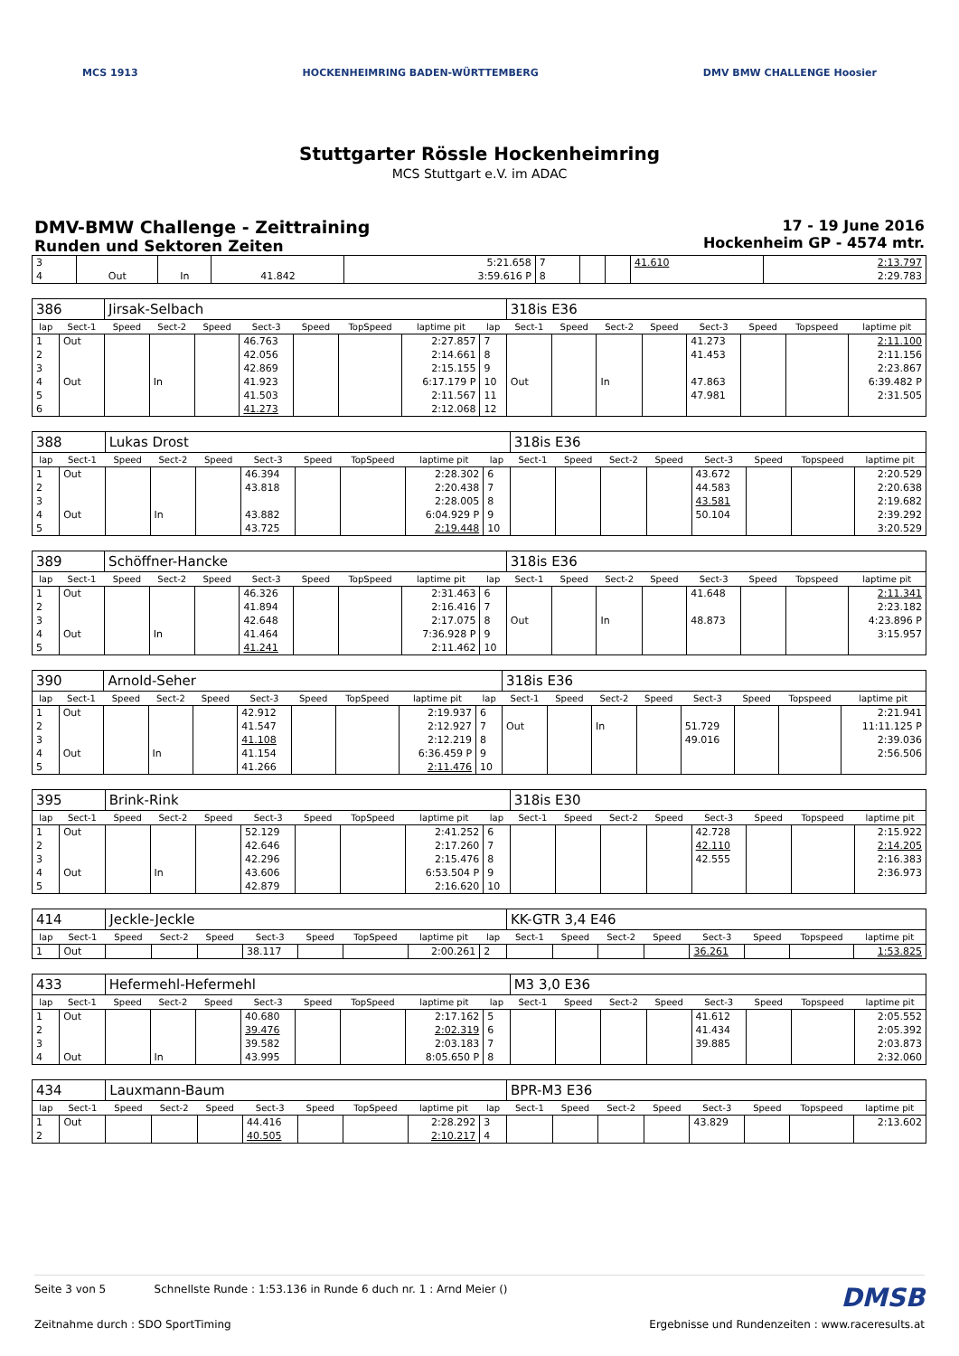MCS 1913 HOCKENHEIMRING BADEN-WÜRTTEMBERG DMV BMW CHALLENGE Hoosier
Stuttgarter Rössle Hockenheimring
MCS Stuttgart e.V. im ADAC
DMV-BMW Challenge - Zeittraining
Runden und Sektoren Zeiten
17 - 19 June 2016
Hockenheim GP - 4574 mtr.
| 3 | | | | 5:21.658 | 7 | | | 41.610 | 2:13.797 |
| 4 | Out | In | 41.842 | 3:59.616 P | 8 | | | | 2:29.783 |
| 386 | | Jirsak-Selbach | | | | | | | | 318is E36 | | | | | | | |
| lap | Sect-1 | Speed | Sect-2 | Speed | Sect-3 | Speed | TopSpeed | laptime pit | lap | Sect-1 | Speed | Sect-2 | Speed | Sect-3 | Speed | Topspeed | laptime pit |
| 1 | Out | | | | 46.763 | | | 2:27.857 | 7 | | | | | 41.273 | | | 2:11.100 |
| 2 | | | | | 42.056 | | | 2:14.661 | 8 | | | | | 41.453 | | | 2:11.156 |
| 3 | | | | | 42.869 | | | 2:15.155 | 9 | | | | | | | | 2:23.867 |
| 4 | Out | | In | | 41.923 | | | 6:17.179 P | 10 | Out | | In | | 47.863 | | | 6:39.482 P |
| 5 | | | | | 41.503 | | | 2:11.567 | 11 | | | | | 47.981 | | | 2:31.505 |
| 6 | | | | | 41.273 | | | 2:12.068 | 12 | | | | | | | | |
| 388 | | Lukas Drost | | | | | | | | 318is E36 | | | | | | | |
| lap | Sect-1 | Speed | Sect-2 | Speed | Sect-3 | Speed | TopSpeed | laptime pit | lap | Sect-1 | Speed | Sect-2 | Speed | Sect-3 | Speed | Topspeed | laptime pit |
| 1 | Out | | | | 46.394 | | | 2:28.302 | 6 | | | | | 43.672 | | | 2:20.529 |
| 2 | | | | | 43.818 | | | 2:20.438 | 7 | | | | | 44.583 | | | 2:20.638 |
| 3 | | | | | | | | 2:28.005 | 8 | | | | | 43.581 | | | 2:19.682 |
| 4 | Out | | In | | 43.882 | | | 6:04.929 P | 9 | | | | | 50.104 | | | 2:39.292 |
| 5 | | | | | 43.725 | | | 2:19.448 | 10 | | | | | | | | 3:20.529 |
| 389 | | Schöffner-Hancke | | | | | | | | 318is E36 | | | | | | | |
| lap | Sect-1 | Speed | Sect-2 | Speed | Sect-3 | Speed | TopSpeed | laptime pit | lap | Sect-1 | Speed | Sect-2 | Speed | Sect-3 | Speed | Topspeed | laptime pit |
| 1 | Out | | | | 46.326 | | | 2:31.463 | 6 | | | | | 41.648 | | | 2:11.341 |
| 2 | | | | | 41.894 | | | 2:16.416 | 7 | | | | | | | | 2:23.182 |
| 3 | | | | | 42.648 | | | 2:17.075 | 8 | Out | | In | | 48.873 | | | 4:23.896 P |
| 4 | Out | | In | | 41.464 | | | 7:36.928 P | 9 | | | | | | | | 3:15.957 |
| 5 | | | | | 41.241 | | | 2:11.462 | 10 | | | | | | | | |
| 390 | | Arnold-Seher | | | | | | | | 318is E36 | | | | | | | |
| lap | Sect-1 | Speed | Sect-2 | Speed | Sect-3 | Speed | TopSpeed | laptime pit | lap | Sect-1 | Speed | Sect-2 | Speed | Sect-3 | Speed | Topspeed | laptime pit |
| 1 | Out | | | | 42.912 | | | 2:19.937 | 6 | | | | | | | | 2:21.941 |
| 2 | | | | | 41.547 | | | 2:12.927 | 7 | Out | | In | | 51.729 | | | 11:11.125 P |
| 3 | | | | | 41.108 | | | 2:12.219 | 8 | | | | | 49.016 | | | 2:39.036 |
| 4 | Out | | In | | 41.154 | | | 6:36.459 P | 9 | | | | | | | | 2:56.506 |
| 5 | | | | | 41.266 | | | 2:11.476 | 10 | | | | | | | | |
| 395 | | Brink-Rink | | | | | | | | 318is E30 | | | | | | | |
| lap | Sect-1 | Speed | Sect-2 | Speed | Sect-3 | Speed | TopSpeed | laptime pit | lap | Sect-1 | Speed | Sect-2 | Speed | Sect-3 | Speed | Topspeed | laptime pit |
| 1 | Out | | | | 52.129 | | | 2:41.252 | 6 | | | | | 42.728 | | | 2:15.922 |
| 2 | | | | | 42.646 | | | 2:17.260 | 7 | | | | | 42.110 | | | 2:14.205 |
| 3 | | | | | 42.296 | | | 2:15.476 | 8 | | | | | 42.555 | | | 2:16.383 |
| 4 | Out | | In | | 43.606 | | | 6:53.504 P | 9 | | | | | | | | 2:36.973 |
| 5 | | | | | 42.879 | | | 2:16.620 | 10 | | | | | | | | |
| 414 | | Jeckle-Jeckle | | | | | | | | KK-GTR 3,4 E46 | | | | | | | |
| lap | Sect-1 | Speed | Sect-2 | Speed | Sect-3 | Speed | TopSpeed | laptime pit | lap | Sect-1 | Speed | Sect-2 | Speed | Sect-3 | Speed | Topspeed | laptime pit |
| 1 | Out | | | | 38.117 | | | 2:00.261 | 2 | | | | | 36.261 | | | 1:53.825 |
| 433 | | Hefermehl-Hefermehl | | | | | | | | M3 3,0 E36 | | | | | | | |
| lap | Sect-1 | Speed | Sect-2 | Speed | Sect-3 | Speed | TopSpeed | laptime pit | lap | Sect-1 | Speed | Sect-2 | Speed | Sect-3 | Speed | Topspeed | laptime pit |
| 1 | Out | | | | 40.680 | | | 2:17.162 | 5 | | | | | 41.612 | | | 2:05.552 |
| 2 | | | | | 39.476 | | | 2:02.319 | 6 | | | | | 41.434 | | | 2:05.392 |
| 3 | | | | | 39.582 | | | 2:03.183 | 7 | | | | | 39.885 | | | 2:03.873 |
| 4 | Out | | In | | 43.995 | | | 8:05.650 P | 8 | | | | | | | | 2:32.060 |
| 434 | | Lauxmann-Baum | | | | | | | | BPR-M3 E36 | | | | | | | |
| lap | Sect-1 | Speed | Sect-2 | Speed | Sect-3 | Speed | TopSpeed | laptime pit | lap | Sect-1 | Speed | Sect-2 | Speed | Sect-3 | Speed | Topspeed | laptime pit |
| 1 | Out | | | | 44.416 | | | 2:28.292 | 3 | | | | | 43.829 | | | 2:13.602 |
| 2 | | | | | 40.505 | | | 2:10.217 | 4 | | | | | | | | |
Seite 3 von 5 Schnellste Runde : 1:53.136 in Runde 6 duch nr. 1 : Arnd Meier () DMSB
Zeitnahme durch : SDO SportTiming Ergebnisse und Rundenzeiten : www.raceresults.at